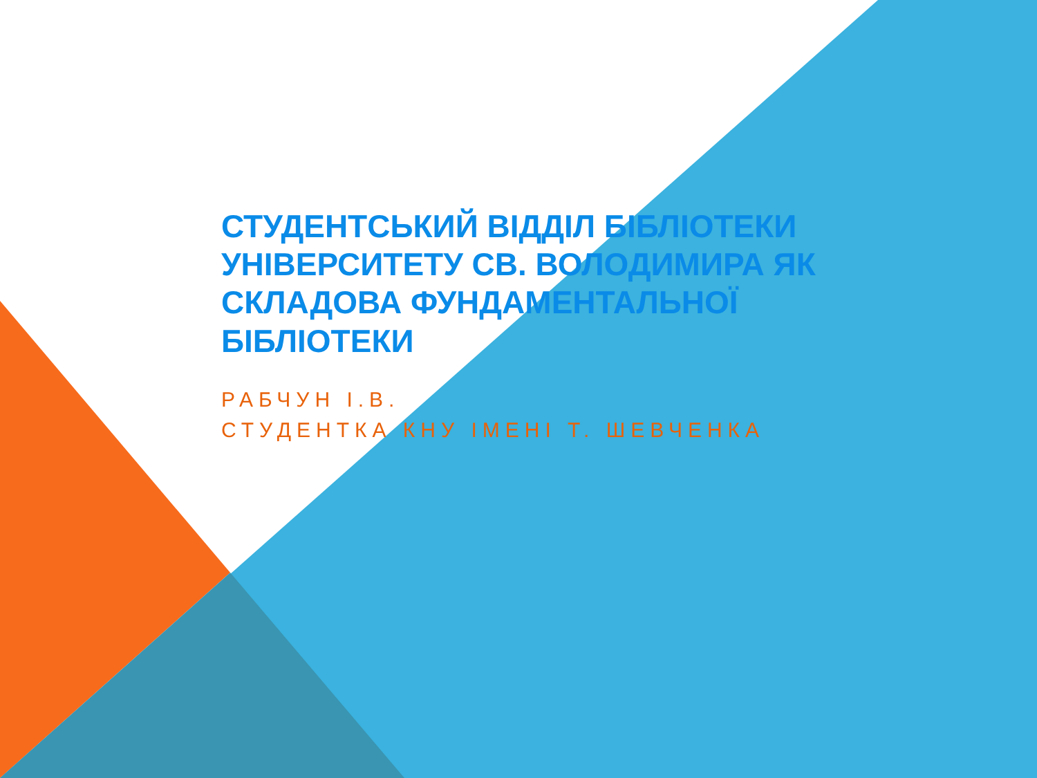СТУДЕНТСЬКИЙ ВІДДІЛ БІБЛІОТЕКИ УНІВЕРСИТЕТУ СВ. ВОЛОДИМИРА ЯК СКЛАДОВА ФУНДАМЕНТАЛЬНОЇ БІБЛІОТЕКИ
РАБЧУН І.В.
СТУДЕНТКА КНУ ІМЕНІ Т. ШЕВЧЕНКА